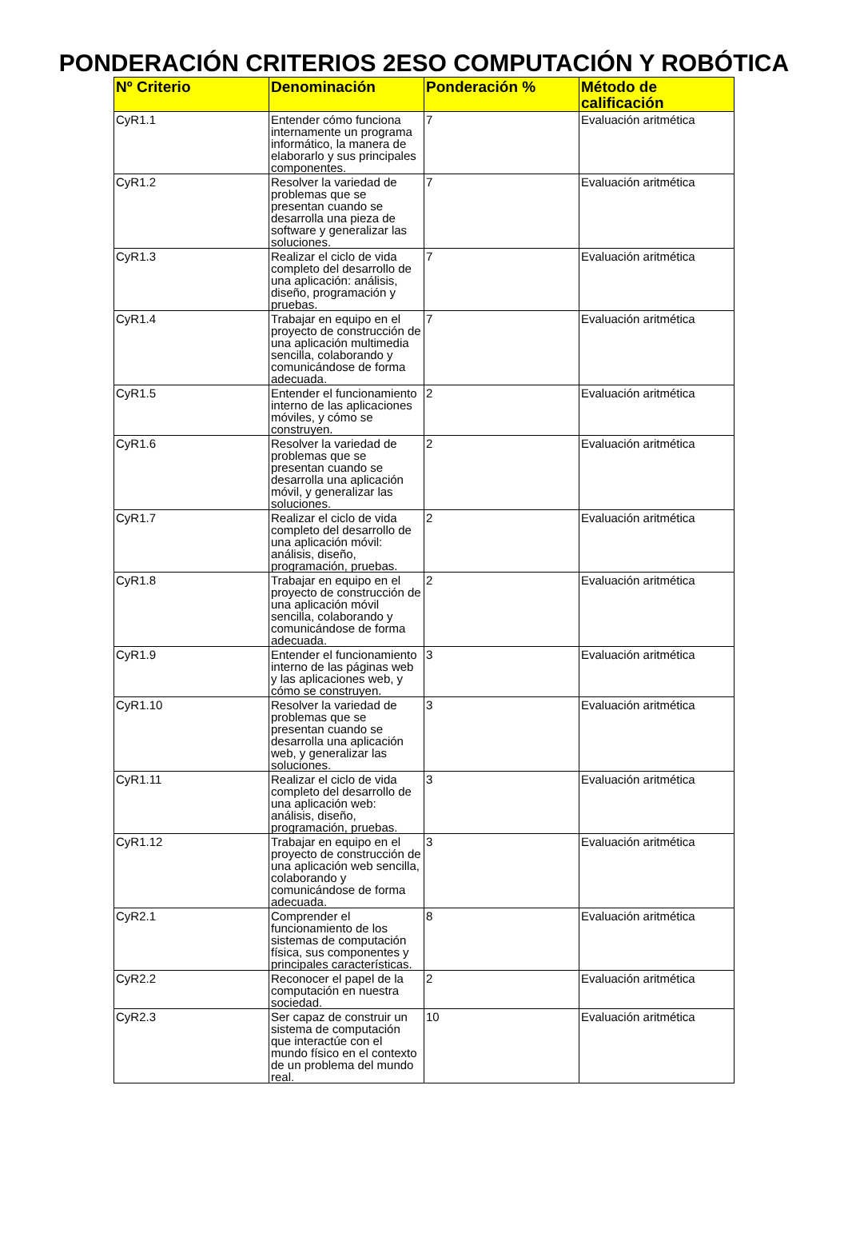PONDERACIÓN CRITERIOS 2ESO COMPUTACIÓN Y ROBÓTICA
| Nº Criterio | Denominación | Ponderación % | Método de calificación |
| --- | --- | --- | --- |
| CyR1.1 | Entender cómo funciona internamente un programa informático, la manera de elaborarlo y sus principales componentes. | 7 | Evaluación aritmética |
| CyR1.2 | Resolver la variedad de problemas que se presentan cuando se desarrolla una pieza de software y generalizar las soluciones. | 7 | Evaluación aritmética |
| CyR1.3 | Realizar el ciclo de vida completo del desarrollo de una aplicación: análisis, diseño, programación y pruebas. | 7 | Evaluación aritmética |
| CyR1.4 | Trabajar en equipo en el proyecto de construcción de una aplicación multimedia sencilla, colaborando y comunicándose de forma adecuada. | 7 | Evaluación aritmética |
| CyR1.5 | Entender el funcionamiento interno de las aplicaciones móviles, y cómo se construyen. | 2 | Evaluación aritmética |
| CyR1.6 | Resolver la variedad de problemas que se presentan cuando se desarrolla una aplicación móvil, y generalizar las soluciones. | 2 | Evaluación aritmética |
| CyR1.7 | Realizar el ciclo de vida completo del desarrollo de una aplicación móvil: análisis, diseño, programación, pruebas. | 2 | Evaluación aritmética |
| CyR1.8 | Trabajar en equipo en el proyecto de construcción de una aplicación móvil sencilla, colaborando y comunicándose de forma adecuada. | 2 | Evaluación aritmética |
| CyR1.9 | Entender el funcionamiento interno de las páginas web y las aplicaciones web, y cómo se construyen. | 3 | Evaluación aritmética |
| CyR1.10 | Resolver la variedad de problemas que se presentan cuando se desarrolla una aplicación web, y generalizar las soluciones. | 3 | Evaluación aritmética |
| CyR1.11 | Realizar el ciclo de vida completo del desarrollo de una aplicación web: análisis, diseño, programación, pruebas. | 3 | Evaluación aritmética |
| CyR1.12 | Trabajar en equipo en el proyecto de construcción de una aplicación web sencilla, colaborando y comunicándose de forma adecuada. | 3 | Evaluación aritmética |
| CyR2.1 | Comprender el funcionamiento de los sistemas de computación física, sus componentes y principales características. | 8 | Evaluación aritmética |
| CyR2.2 | Reconocer el papel de la computación en nuestra sociedad. | 2 | Evaluación aritmética |
| CyR2.3 | Ser capaz de construir un sistema de computación que interactúe con el mundo físico en el contexto de un problema del mundo real. | 10 | Evaluación aritmética |